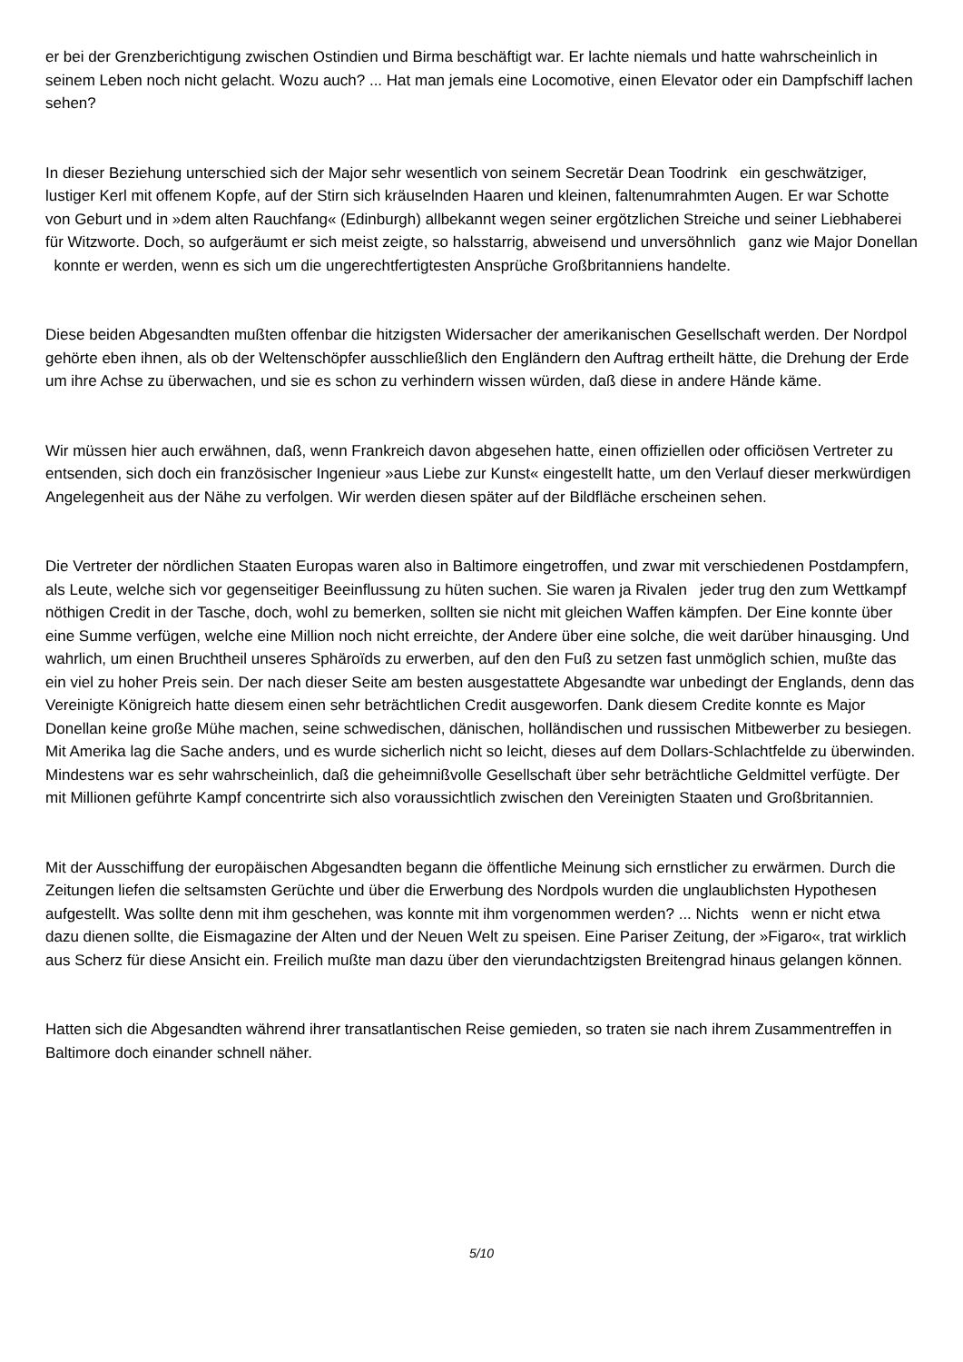er bei der Grenzberichtigung zwischen Ostindien und Birma beschäftigt war. Er lachte niemals und hatte wahrscheinlich in seinem Leben noch nicht gelacht. Wozu auch? ... Hat man jemals eine Locomotive, einen Elevator oder ein Dampfschiff lachen sehen?
In dieser Beziehung unterschied sich der Major sehr wesentlich von seinem Secretär Dean Toodrink ein geschwätziger, lustiger Kerl mit offenem Kopfe, auf der Stirn sich kräuselnden Haaren und kleinen, faltenumrahmten Augen. Er war Schotte von Geburt und in »dem alten Rauchfang« (Edinburgh) allbekannt wegen seiner ergötzlichen Streiche und seiner Liebhaberei für Witzworte. Doch, so aufgeräumt er sich meist zeigte, so halsstarrig, abweisend und unversöhnlich ganz wie Major Donellan konnte er werden, wenn es sich um die ungerechtfertigtesten Ansprüche Großbritanniens handelte.
Diese beiden Abgesandten mußten offenbar die hitzigsten Widersacher der amerikanischen Gesellschaft werden. Der Nordpol gehörte eben ihnen, als ob der Weltenschöpfer ausschließlich den Engländern den Auftrag ertheilt hätte, die Drehung der Erde um ihre Achse zu überwachen, und sie es schon zu verhindern wissen würden, daß diese in andere Hände käme.
Wir müssen hier auch erwähnen, daß, wenn Frankreich davon abgesehen hatte, einen offiziellen oder officiösen Vertreter zu entsenden, sich doch ein französischer Ingenieur »aus Liebe zur Kunst« eingestellt hatte, um den Verlauf dieser merkwürdigen Angelegenheit aus der Nähe zu verfolgen. Wir werden diesen später auf der Bildfläche erscheinen sehen.
Die Vertreter der nördlichen Staaten Europas waren also in Baltimore eingetroffen, und zwar mit verschiedenen Postdampfern, als Leute, welche sich vor gegenseitiger Beeinflussung zu hüten suchen. Sie waren ja Rivalen jeder trug den zum Wettkampf nöthigen Credit in der Tasche, doch, wohl zu bemerken, sollten sie nicht mit gleichen Waffen kämpfen. Der Eine konnte über eine Summe verfügen, welche eine Million noch nicht erreichte, der Andere über eine solche, die weit darüber hinausging. Und wahrlich, um einen Bruchtheil unseres Sphäroïds zu erwerben, auf den den Fuß zu setzen fast unmöglich schien, mußte das ein viel zu hoher Preis sein. Der nach dieser Seite am besten ausgestattete Abgesandte war unbedingt der Englands, denn das Vereinigte Königreich hatte diesem einen sehr beträchtlichen Credit ausgeworfen. Dank diesem Credite konnte es Major Donellan keine große Mühe machen, seine schwedischen, dänischen, holländischen und russischen Mitbewerber zu besiegen. Mit Amerika lag die Sache anders, und es wurde sicherlich nicht so leicht, dieses auf dem Dollars-Schlachtfelde zu überwinden. Mindestens war es sehr wahrscheinlich, daß die geheimnißvolle Gesellschaft über sehr beträchtliche Geldmittel verfügte. Der mit Millionen geführte Kampf concentrirte sich also voraussichtlich zwischen den Vereinigten Staaten und Großbritannien.
Mit der Ausschiffung der europäischen Abgesandten begann die öffentliche Meinung sich ernstlicher zu erwärmen. Durch die Zeitungen liefen die seltsamsten Gerüchte und über die Erwerbung des Nordpols wurden die unglaublichsten Hypothesen aufgestellt. Was sollte denn mit ihm geschehen, was konnte mit ihm vorgenommen werden? ... Nichts wenn er nicht etwa dazu dienen sollte, die Eismagazine der Alten und der Neuen Welt zu speisen. Eine Pariser Zeitung, der »Figaro«, trat wirklich aus Scherz für diese Ansicht ein. Freilich mußte man dazu über den vierundachtzigsten Breitengrad hinaus gelangen können.
Hatten sich die Abgesandten während ihrer transatlantischen Reise gemieden, so traten sie nach ihrem Zusammentreffen in Baltimore doch einander schnell näher.
5/10